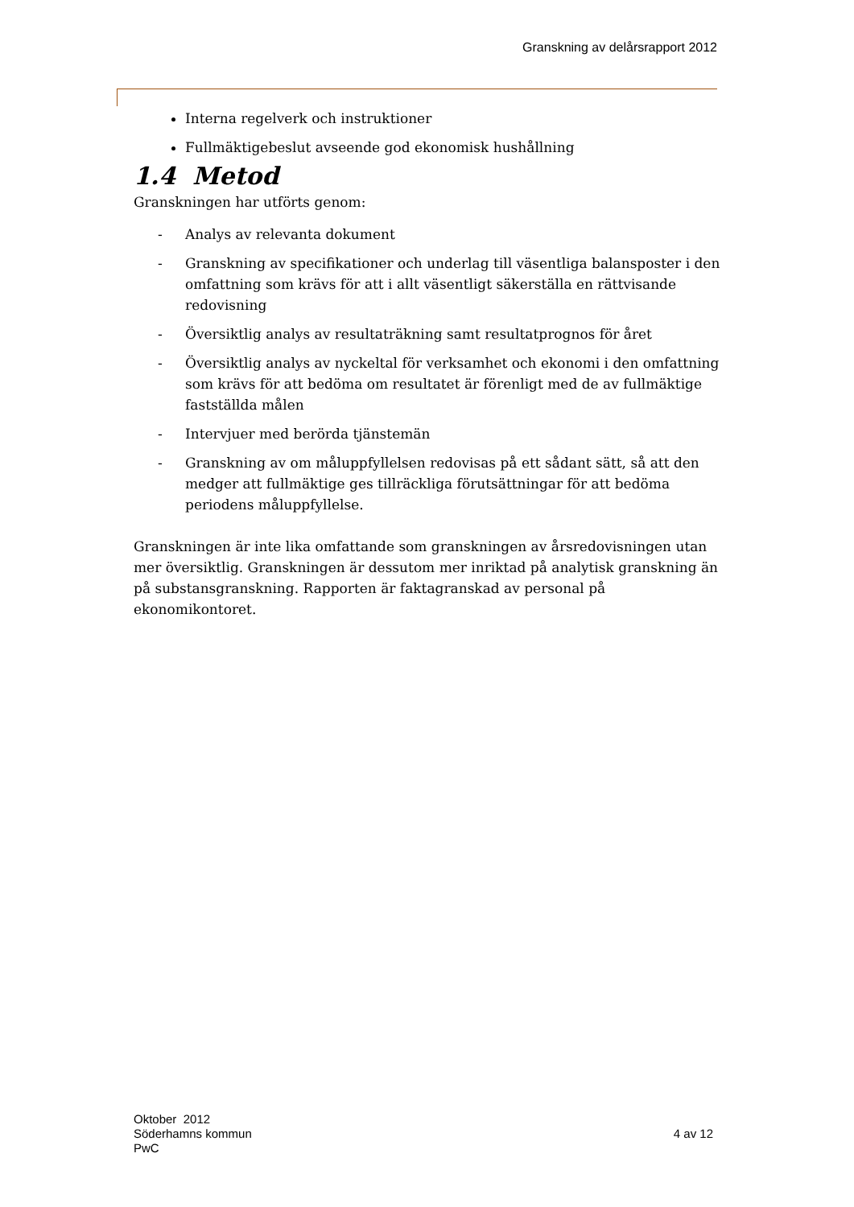Granskning av delårsrapport 2012
Interna regelverk och instruktioner
Fullmäktigebeslut avseende god ekonomisk hushållning
1.4 Metod
Granskningen har utförts genom:
- Analys av relevanta dokument
- Granskning av specifikationer och underlag till väsentliga balansposter i den omfattning som krävs för att i allt väsentligt säkerställa en rättvisande redovisning
- Översiktlig analys av resultaträkning samt resultatprognos för året
- Översiktlig analys av nyckeltal för verksamhet och ekonomi i den omfattning som krävs för att bedöma om resultatet är förenligt med de av fullmäktige fastställda målen
- Intervjuer med berörda tjänstemän
- Granskning av om måluppfyllelsen redovisas på ett sådant sätt, så att den medger att fullmäktige ges tillräckliga förutsättningar för att bedöma periodens måluppfyllelse.
Granskningen är inte lika omfattande som granskningen av årsredovisningen utan mer översiktlig. Granskningen är dessutom mer inriktad på analytisk granskning än på substansgranskning. Rapporten är faktagranskad av personal på ekonomikontoret.
Oktober 2012
Söderhamns kommun
PwC
4 av 12